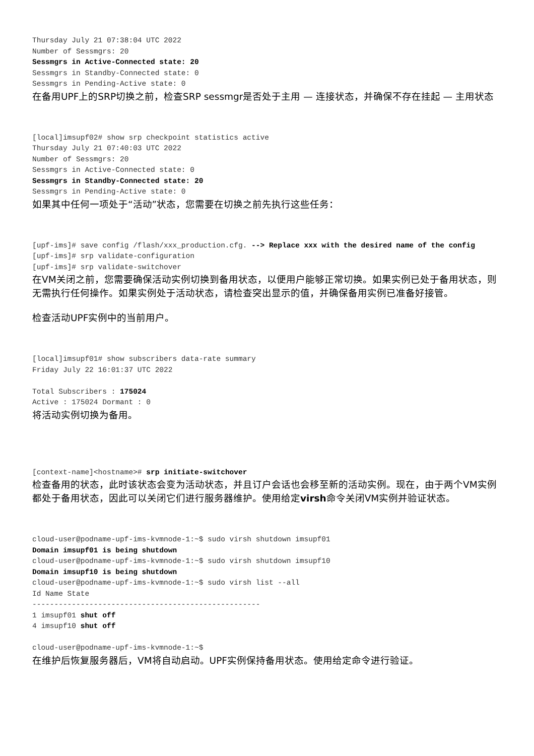Thursday July 21 07:38:04 UTC 2022
Number of Sessmgrs: 20
Sessmgrs in Active-Connected state: 20
Sessmgrs in Standby-Connected state: 0
Sessmgrs in Pending-Active state: 0
在备用UPF上的SRP切换之前，检查SRP sessmgr是否处于主用 — 连接状态，并确保不存在挂起 — 主用状态
[local]imsupf02# show srp checkpoint statistics active
Thursday July 21 07:40:03 UTC 2022
Number of Sessmgrs: 20
Sessmgrs in Active-Connected state: 0
Sessmgrs in Standby-Connected state: 20
Sessmgrs in Pending-Active state: 0
如果其中任何一项处于“活动”状态，您需要在切换之前先执行这些任务：
[upf-ims]# save config /flash/xxx_production.cfg. --> Replace xxx with the desired name of the config
[upf-ims]# srp validate-configuration
[upf-ims]# srp validate-switchover
在VM关闭之前，您需要确保活动实例切换到备用状态，以便用户能够正常切换。如果实例已处于备用状态，则无需执行任何操作。如果实例处于活动状态，请检查突出显示的值，并确保备用实例已准备好接管。
检查活动UPF实例中的当前用户。
[local]imsupf01# show subscribers data-rate summary
Friday July 22 16:01:37 UTC 2022

Total Subscribers : 175024
Active : 175024 Dormant : 0
将活动实例切换为备用。
[context-name]<hostname># srp initiate-switchover
检查备用的状态，此时该状态会变为活动状态，并且订户会话也会移至新的活动实例。现在，由于两个VM实例都处于备用状态，因此可以关闭它们进行服务器维护。使用给定virsh命令关闭VM实例并验证状态。
cloud-user@podname-upf-ims-kvmnode-1:~$ sudo virsh shutdown imsupf01
Domain imsupf01 is being shutdown
cloud-user@podname-upf-ims-kvmnode-1:~$ sudo virsh shutdown imsupf10
Domain imsupf10 is being shutdown
cloud-user@podname-upf-ims-kvmnode-1:~$ sudo virsh list --all
Id Name State
----------------------------------------------------
1 imsupf01 shut off
4 imsupf10 shut off

cloud-user@podname-upf-ims-kvmnode-1:~$
在维护后恢复服务器后，VM将自动启动。UPF实例保持备用状态。使用给定命令进行验证。